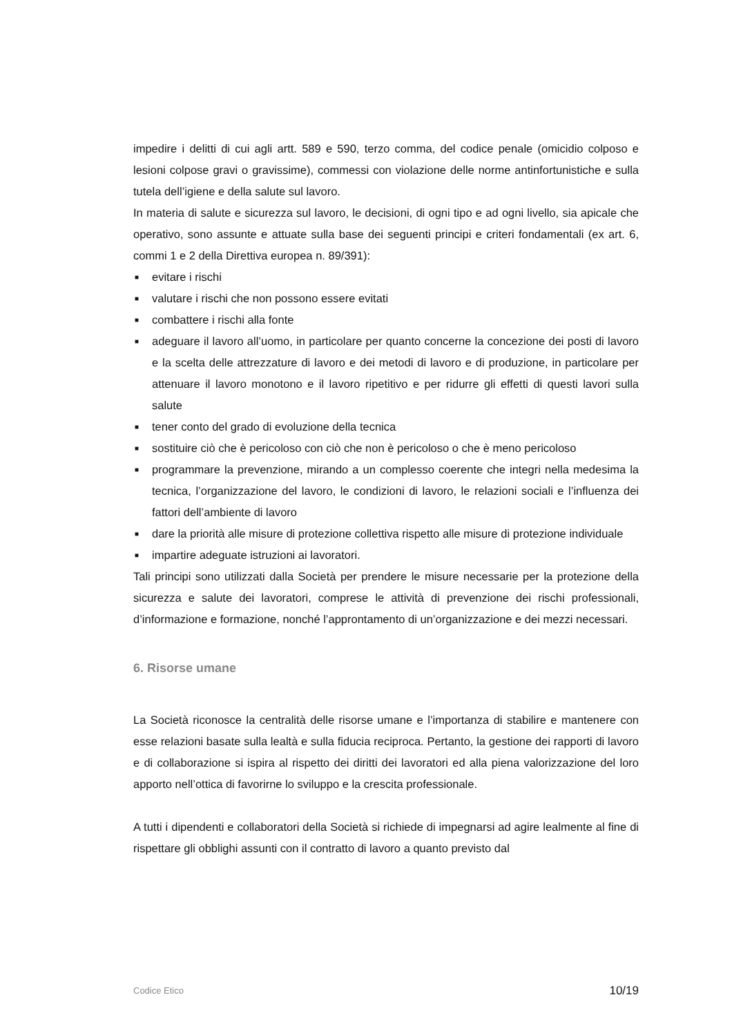impedire i delitti di cui agli artt. 589 e 590, terzo comma, del codice penale (omicidio colposo e lesioni colpose gravi o gravissime), commessi con violazione delle norme antinfortunistiche e sulla tutela dell’igiene e della salute sul lavoro.
In materia di salute e sicurezza sul lavoro, le decisioni, di ogni tipo e ad ogni livello, sia apicale che operativo, sono assunte e attuate sulla base dei seguenti principi e criteri fondamentali (ex art. 6, commi 1 e 2 della Direttiva europea n. 89/391):
■ evitare i rischi
■ valutare i rischi che non possono essere evitati
■ combattere i rischi alla fonte
■ adeguare il lavoro all’uomo, in particolare per quanto concerne la concezione dei posti di lavoro e la scelta delle attrezzature di lavoro e dei metodi di lavoro e di produzione, in particolare per attenuare il lavoro monotono e il lavoro ripetitivo e per ridurre gli effetti di questi lavori sulla salute
■ tener conto del grado di evoluzione della tecnica
■ sostituire ciò che è pericoloso con ciò che non è pericoloso o che è meno pericoloso
■ programmare la prevenzione, mirando a un complesso coerente che integri nella medesima la tecnica, l’organizzazione del lavoro, le condizioni di lavoro, le relazioni sociali e l’influenza dei fattori dell’ambiente di lavoro
■ dare la priorità alle misure di protezione collettiva rispetto alle misure di protezione individuale
■ impartire adeguate istruzioni ai lavoratori.
Tali principi sono utilizzati dalla Società per prendere le misure necessarie per la protezione della sicurezza e salute dei lavoratori, comprese le attività di prevenzione dei rischi professionali, d’informazione e formazione, nonché l’approntamento di un’organizzazione e dei mezzi necessari.
6. Risorse umane
La Società riconosce la centralità delle risorse umane e l’importanza di stabilire e mantenere con esse relazioni basate sulla lealtà e sulla fiducia reciproca. Pertanto, la gestione dei rapporti di lavoro e di collaborazione si ispira al rispetto dei diritti dei lavoratori ed alla piena valorizzazione del loro apporto nell’ottica di favorirne lo sviluppo e la crescita professionale.
A tutti i dipendenti e collaboratori della Società si richiede di impegnarsi ad agire lealmente al fine di rispettare gli obblighi assunti con il contratto di lavoro a quanto previsto dal
Codice Etico 10/19